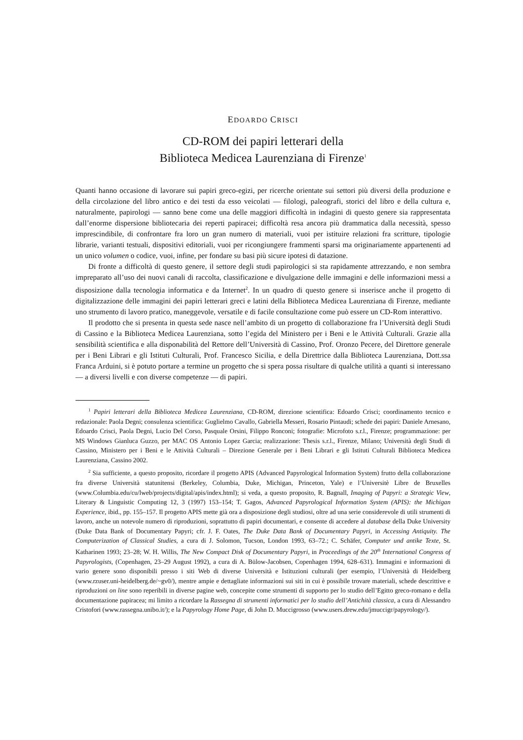EDOARDO CRISCI
CD-ROM dei papiri letterari della
Biblioteca Medicea Laurenziana di Firenze<sup>1</sup>
Quanti hanno occasione di lavorare sui papiri greco-egizi, per ricerche orientate sui settori più diversi della produzione e della circolazione del libro antico e dei testi da esso veicolati — filologi, paleografi, storici del libro e della cultura e, naturalmente, papirologi — sanno bene come una delle maggiori difficoltà in indagini di questo genere sia rappresentata dall’enorme dispersione bibliotecaria dei reperti papiracei; difficoltà resa ancora più drammatica dalla necessità, spesso imprescindibile, di confrontare fra loro un gran numero di materiali, vuoi per istituire relazioni fra scritture, tipologie librarie, varianti testuali, dispositivi editoriali, vuoi per ricongiungere frammenti sparsi ma originariamente appartenenti ad un unico volumen o codice, vuoi, infine, per fondare su basi più sicure ipotesi di datazione.
Di fronte a difficoltà di questo genere, il settore degli studi papirologici si sta rapidamente attrezzando, e non sembra impreparato all’uso dei nuovi canali di raccolta, classificazione e divulgazione delle immagini e delle informazioni messi a disposizione dalla tecnologia informatica e da Internet<sup>2</sup>. In un quadro di questo genere si inserisce anche il progetto di digitalizzazione delle immagini dei papiri letterari greci e latini della Biblioteca Medicea Laurenziana di Firenze, mediante uno strumento di lavoro pratico, maneggevole, versatile e di facile consultazione come può essere un CD-Rom interattivo.
Il prodotto che si presenta in questa sede nasce nell’ambito di un progetto di collaborazione fra l’Università degli Studi di Cassino e la Biblioteca Medicea Laurenziana, sotto l’egida del Ministero per i Beni e le Attività Culturali. Grazie alla sensibilità scientifica e alla disponabilità del Rettore dell’Università di Cassino, Prof. Oronzo Pecere, del Direttore generale per i Beni Librari e gli Istituti Culturali, Prof. Francesco Sicilia, e della Direttrice dalla Biblioteca Laurenziana, Dott.ssa Franca Arduini, si è potuto portare a termine un progetto che si spera possa risultare di qualche utilità a quanti si interessano — a diversi livelli e con diverse competenze — di papiri.
<sup>1</sup> Papiri letterari della Biblioteca Medicea Laurenziana, CD-ROM, direzione scientifica: Edoardo Crisci; coordinamento tecnico e redazionale: Paola Degni; consulenza scientifica: Guglielmo Cavallo, Gabriella Messeri, Rosario Pintaudi; schede dei papiri: Daniele Arnesano, Edoardo Crisci, Paola Degni, Lucio Del Corso, Pasquale Orsini, Filippo Ronconi; fotografie: Microfoto s.r.l., Firenze; programmazione: per MS Windows Gianluca Guzzo, per MAC OS Antonio Lopez Garcia; realizzazione: Thesis s.r.l., Firenze, Milano; Università degli Studi di Cassino, Ministero per i Beni e le Attività Culturali – Direzione Generale per i Beni Librari e gli Istituti Culturali Biblioteca Medicea Laurenziana, Cassino 2002.
<sup>2</sup> Sia sufficiente, a questo proposito, ricordare il progetto APIS (Advanced Papyrological Information System) frutto della collaborazione fra diverse Università statunitensi (Berkeley, Columbia, Duke, Michigan, Princeton, Yale) e l’Universitè Libre de Bruxelles (www.Columbia.edu/cu/lweb/projects/digital/apis/index.html); si veda, a questo proposito, R. Bagnall, Imaging of Papyri: a Strategic View, Literary & Linguistic Computing 12, 3 (1997) 153–154; T. Gagos, Advanced Papyrological Information System (APIS): the Michigan Experience, ibid., pp. 155–157. Il progetto APIS mette già ora a disposizione degli studiosi, oltre ad una serie considerevole di utili strumenti di lavoro, anche un notevole numero di riproduzioni, soprattutto di papiri documentari, e consente di accedere al database della Duke University (Duke Data Bank of Documentary Papyri; cfr. J. F. Oates, The Duke Data Bank of Documentary Papyri, in Accessing Antiquity. The Computerization of Classical Studies, a cura di J. Solomon, Tucson, London 1993, 63–72.; C. Schäfer, Computer und antike Texte, St. Katharinen 1993; 23–28; W. H. Willis, The New Compact Disk of Documentary Papyri, in Proceedings of the 20<sup>th</sup> International Congress of Papyrologists, (Copenhagen, 23–29 August 1992), a cura di A. Bülow-Jacobsen, Copenhagen 1994, 628–631). Immagini e informazioni di vario genere sono disponibili presso i siti Web di diverse Università e Istituzioni culturali (per esempio, l’Università di Heidelberg (www.rzuser.uni-heidelberg.de/~gv0/), mentre ampie e dettagliate informazioni sui siti in cui è possibile trovare materiali, schede descrittive e riproduzioni on line sono reperibili in diverse pagine web, concepite come strumenti di supporto per lo studio dell’Egitto greco-romano e della documentazione papiracea; mi limito a ricordare la Rassegna di strumenti informatici per lo studio dell’Antichità classica, a cura di Alessandro Cristofori (www.rassegna.unibo.it/); e la Papyrology Home Page, di John D. Muccigrosso (www.users.drew.edu/jmuccigr/papyrology/).